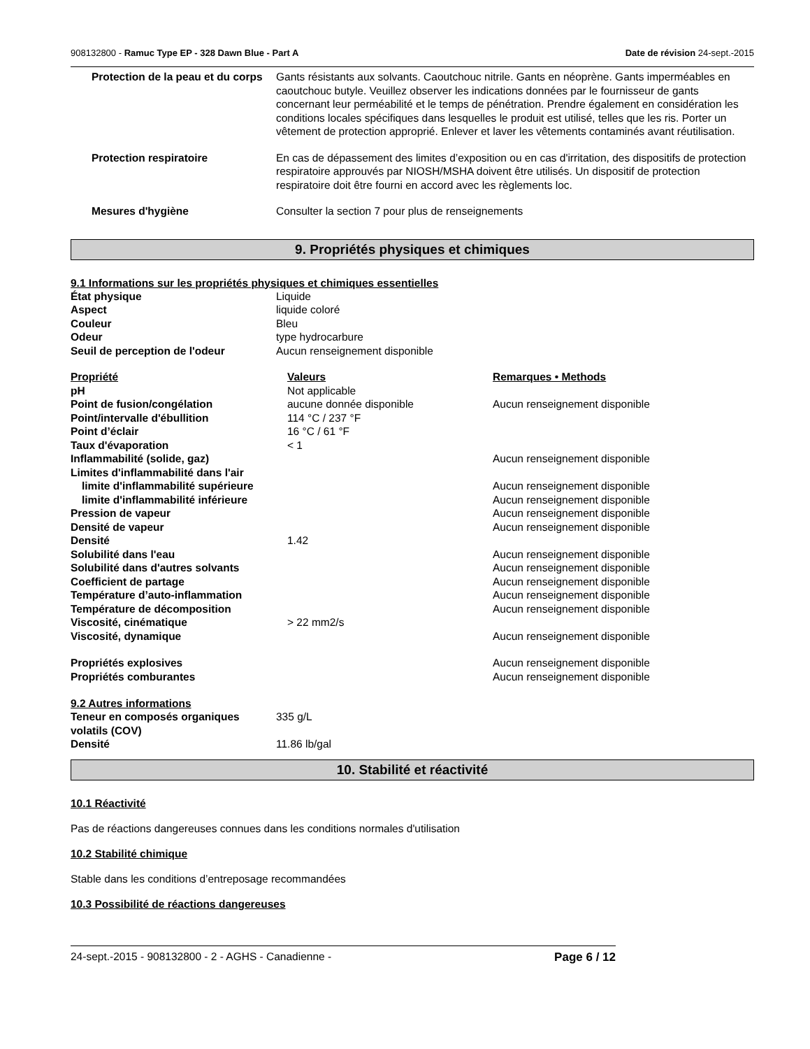908132800 - Ramuc Type EP - 328 Dawn Blue - Part A Date de révision 24-sept.-2015
| Protection de la peau et du corps | Gants résistants aux solvants. Caoutchouc nitrile. Gants en néoprène. Gants imperméables en caoutchouc butyle. Veuillez observer les indications données par le fournisseur de gants concernant leur perméabilité et le temps de pénétration. Prendre également en considération les conditions locales spécifiques dans lesquelles le produit est utilisé, telles que les ris. Porter un vêtement de protection approprié. Enlever et laver les vêtements contaminés avant réutilisation. |
| Protection respiratoire | En cas de dépassement des limites d’exposition ou en cas d'irritation, des dispositifs de protection respiratoire approuvés par NIOSH/MSHA doivent être utilisés. Un dispositif de protection respiratoire doit être fourni en accord avec les règlements loc. |
| Mesures d'hygiène | Consulter la section 7 pour plus de renseignements |
9. Propriétés physiques et chimiques
9.1 Informations sur les propriétés physiques et chimiques essentielles
| État physique | Liquide |
| Aspect | liquide coloré |
| Couleur | Bleu |
| Odeur | type hydrocarbure |
| Seuil de perception de l'odeur | Aucun renseignement disponible |
| Propriété | Valeurs | Remarques • Methods |
| --- | --- | --- |
| pH | Not applicable | |
| Point de fusion/congélation | aucune donnée disponible | Aucun renseignement disponible |
| Point/intervalle d'ébullition | 114 °C / 237 °F | |
| Point d’éclair | 16 °C / 61 °F | |
| Taux d'évaporation | < 1 | |
| Inflammabilité (solide, gaz) | | Aucun renseignement disponible |
| Limites d'inflammabilité dans l'air | | |
| limite d'inflammabilité supérieure | | Aucun renseignement disponible |
| limite d'inflammabilité inférieure | | Aucun renseignement disponible |
| Pression de vapeur | | Aucun renseignement disponible |
| Densité de vapeur | | Aucun renseignement disponible |
| Densité | 1.42 | |
| Solubilité dans l'eau | | Aucun renseignement disponible |
| Solubilité dans d'autres solvants | | Aucun renseignement disponible |
| Coefficient de partage | | Aucun renseignement disponible |
| Température d’auto-inflammation | | Aucun renseignement disponible |
| Température de décomposition | | Aucun renseignement disponible |
| Viscosité, cinématique | > 22 mm2/s | |
| Viscosité, dynamique | | Aucun renseignement disponible |
| Propriétés explosives | | Aucun renseignement disponible |
| Propriétés comburantes | | Aucun renseignement disponible |
9.2 Autres informations
| Teneur en composés organiques volatils (COV) | 335 g/L |
| Densité | 11.86 lb/gal |
10. Stabilité et réactivité
10.1 Réactivité
Pas de réactions dangereuses connues dans les conditions normales d'utilisation
10.2 Stabilité chimique
Stable dans les conditions d’entreposage recommandées
10.3 Possibilité de réactions dangereuses
24-sept.-2015 - 908132800 - 2 - AGHS - Canadienne - Page 6 / 12